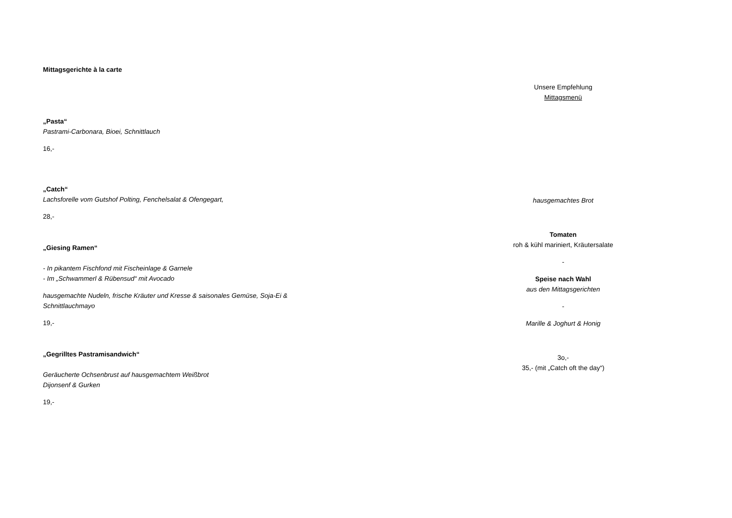Mittagsgerichte à la carte
„Pasta“
Pastrami-Carbonara, Bioei, Schnittlauch
16,-
„Catch“
Lachsforelle vom Gutshof Polting, Fenchelsalat & Ofengegart,
28,-
„Giesing Ramen“
- In pikantem Fischfond mit Fischeinlage & Garnele
- Im „Schwammerl & Rübensud“ mit Avocado
hausgemachte Nudeln, frische Kräuter und Kresse & saisonales Gemüse, Soja-Ei & Schnittlauchmayo
19,-
„Gegrilltes Pastramisandwich“
Geräucherte Ochsenbrust auf hausgemachtem Weißbrot
Dijonsenf & Gurken
19,-
Unsere Empfehlung
Mittagsmenü
hausgemachtes Brot
Tomaten
roh & kühl mariniert, Kräutersalate
-
Speise nach Wahl
aus den Mittagsgerichten
-
Marille & Joghurt & Honig
3o,-
35,- (mit „Catch oft the day“)